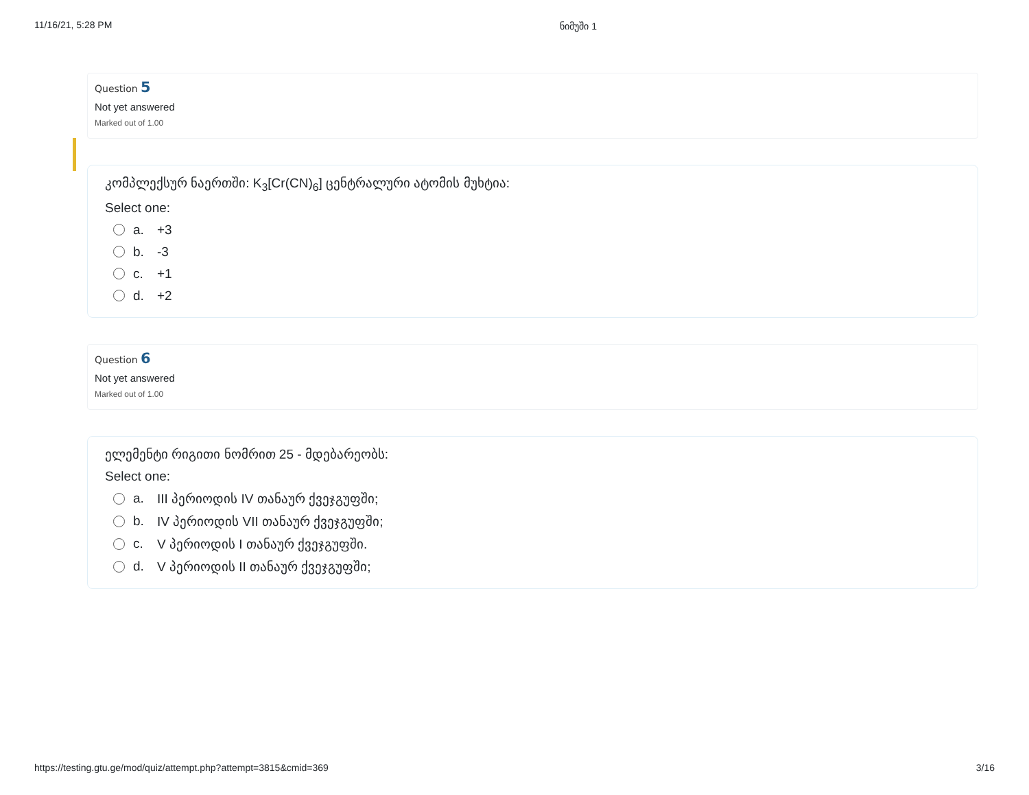11/16/21, 5:28 PM ნიმუში 1
Question 5
Not yet answered
Marked out of 1.00
კომპლექსურ ნაერთში: K<sub>3</sub>[Cr(CN)<sub>6</sub>] ცენტრალური ატომის მუხტია:
Select one:
a. +3
b. -3
c. +1
d. +2
Question 6
Not yet answered
Marked out of 1.00
ელემენტი რიგითი ნომრით 25 - მდებარეობს:
Select one:
a. III პერიოდის IV თანაურ ქვეჯგუფში;
b. IV პერიოდის VII თანაურ ქვეჯგუფში;
c. V პერიოდის I თანაურ ქვეჯგუფში.
d. V პერიოდის II თანაურ ქვეჯგუფში;
https://testing.gtu.ge/mod/quiz/attempt.php?attempt=3815&cmid=369 3/16